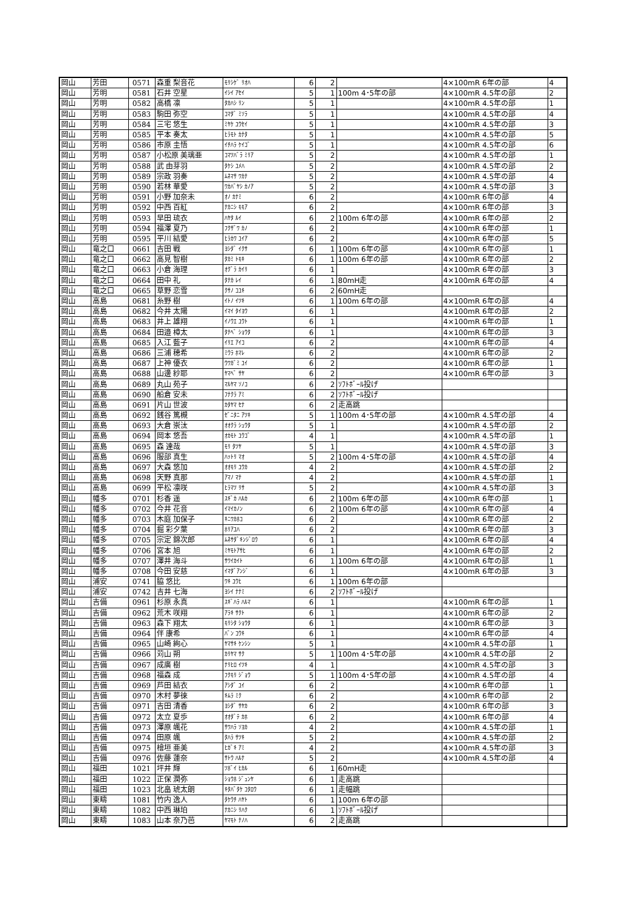| 岡山 | 芳田 | 0571 | 森重 梨音花 | ﾓﾘｼｹﾞ ﾘｵﾊ | 6 | 2 | | 4×100mR 6年の部 | 4 |
| 岡山 | 芳明 | 0581 | 石井 空星 | ｲｼｲ ｱｾｲ | 5 | 1 | 100m 4･5年の部 | 4×100mR 4.5年の部 | 2 |
| 岡山 | 芳明 | 0582 | 高橋 凛 | ﾀｶﾊｼ ﾘﾝ | 5 | 1 | | 4×100mR 4.5年の部 | 1 |
| 岡山 | 芳明 | 0583 | 駒田 弥空 | ｺﾏﾀﾞ ﾐｿﾗ | 5 | 1 | | 4×100mR 4.5年の部 | 4 |
| 岡山 | 芳明 | 0584 | 三宅 悠生 | ﾐﾔｹ ﾕｳｾｲ | 5 | 1 | | 4×100mR 4.5年の部 | 3 |
| 岡山 | 芳明 | 0585 | 平本 奏太 | ﾋﾗﾓﾄ ｶﾅﾀ | 5 | 1 | | 4×100mR 4.5年の部 | 5 |
| 岡山 | 芳明 | 0586 | 市原 圭悟 | ｲﾁﾊﾗ ｹｲｺﾞ | 5 | 1 | | 4×100mR 4.5年の部 | 6 |
| 岡山 | 芳明 | 0587 | 小松原 美璃亜 | ｺﾏﾂﾊﾞﾗ ﾐﾘｱ | 5 | 2 | | 4×100mR 4.5年の部 | 1 |
| 岡山 | 芳明 | 0588 | 武 由芽羽 | ﾀｹｼ ﾕﾒﾊ | 5 | 2 | | 4×100mR 4.5年の部 | 2 |
| 岡山 | 芳明 | 0589 | 宗政 羽奏 | ﾑﾈﾏｻ ﾜｶﾅ | 5 | 2 | | 4×100mR 4.5年の部 | 4 |
| 岡山 | 芳明 | 0590 | 若林 華愛 | ﾜｶﾊﾞﾔｼ ｶﾉｱ | 5 | 2 | | 4×100mR 4.5年の部 | 3 |
| 岡山 | 芳明 | 0591 | 小野 加奈未 | ｵﾉ ｶﾅﾐ | 6 | 2 | | 4×100mR 6年の部 | 4 |
| 岡山 | 芳明 | 0592 | 中西 百紅 | ﾅｶﾆｼ ﾓﾓｱ | 6 | 2 | | 4×100mR 6年の部 | 3 |
| 岡山 | 芳明 | 0593 | 早田 琉衣 | ﾊﾔﾀ ﾙｲ | 6 | 2 | 100m 6年の部 | 4×100mR 6年の部 | 2 |
| 岡山 | 芳明 | 0594 | 福澤 夏乃 | ﾌｸｻﾞﾜ ｶﾉ | 6 | 2 | | 4×100mR 6年の部 | 1 |
| 岡山 | 芳明 | 0595 | 平川 結愛 | ﾋﾗｶﾜ ﾕｲｱ | 6 | 2 | | 4×100mR 6年の部 | 5 |
| 岡山 | 竜之口 | 0661 | 吉田 戦 | ﾖｼﾀﾞ ｲｸｻ | 6 | 1 | 100m 6年の部 | 4×100mR 6年の部 | 1 |
| 岡山 | 竜之口 | 0662 | 高見 智樹 | ﾀｶﾐ ﾄﾓｷ | 6 | 1 | 100m 6年の部 | 4×100mR 6年の部 | 2 |
| 岡山 | 竜之口 | 0663 | 小倉 海理 | ｵｸﾞﾗ ｶｲﾘ | 6 | 1 | | 4×100mR 6年の部 | 3 |
| 岡山 | 竜之口 | 0664 | 田中 礼 | ﾀﾅｶ ﾚｲ | 6 | 1 | 80mH走 | 4×100mR 6年の部 | 4 |
| 岡山 | 竜之口 | 0665 | 草野 恋雪 | ｸｻﾉ ｺﾕｷ | 6 | 2 | 60mH走 | | |
| 岡山 | 高島 | 0681 | 糸野 樹 | ｲﾄﾉ ｲﾂｷ | 6 | 1 | 100m 6年の部 | 4×100mR 6年の部 | 4 |
| 岡山 | 高島 | 0682 | 今井 太陽 | ｲﾏｲ ﾀｲﾖｳ | 6 | 1 | | 4×100mR 6年の部 | 2 |
| 岡山 | 高島 | 0683 | 井上 雄翔 | ｲﾉｳｴ ﾕｳﾄ | 6 | 1 | | 4×100mR 6年の部 | 1 |
| 岡山 | 高島 | 0684 | 田邉 樟太 | ﾀﾅﾍﾞ ｼｮｳﾀ | 6 | 1 | | 4×100mR 6年の部 | 3 |
| 岡山 | 高島 | 0685 | 入江 藍子 | ｲﾘｴ ｱｲｺ | 6 | 2 | | 4×100mR 6年の部 | 4 |
| 岡山 | 高島 | 0686 | 三浦 穂希 | ﾐｳﾗ ﾎﾏﾚ | 6 | 2 | | 4×100mR 6年の部 | 2 |
| 岡山 | 高島 | 0687 | 上神 優衣 | ｳﾜｶﾞﾐ ﾕｲ | 6 | 2 | | 4×100mR 6年の部 | 1 |
| 岡山 | 高島 | 0688 | 山邊 紗耶 | ﾔﾏﾍﾞ ｻﾔ | 6 | 2 | | 4×100mR 6年の部 | 3 |
| 岡山 | 高島 | 0689 | 丸山 苑子 | ﾏﾙﾔﾏ ｿﾉｺ | 6 | 2 | ｿﾌﾄﾎﾞｰﾙ投げ | | |
| 岡山 | 高島 | 0690 | 船倉 安未 | ﾌﾅｸﾗ ｱﾐ | 6 | 2 | ｿﾌﾄﾎﾞｰﾙ投げ | | |
| 岡山 | 高島 | 0691 | 片山 世波 | ｶﾀﾔﾏ ｾﾅ | 6 | 2 | 走高跳 | | |
| 岡山 | 高島 | 0692 | 銭谷 篤槻 | ｾﾞﾆﾀﾆ ｱﾂｷ | 5 | 1 | 100m 4･5年の部 | 4×100mR 4.5年の部 | 4 |
| 岡山 | 高島 | 0693 | 大倉 崇汰 | ｵｵｸﾗ ｼｭｳﾀ | 5 | 1 | | 4×100mR 4.5年の部 | 2 |
| 岡山 | 高島 | 0694 | 岡本 悠吾 | ｵｶﾓﾄ ﾕｳｺﾞ | 4 | 1 | | 4×100mR 4.5年の部 | 1 |
| 岡山 | 高島 | 0695 | 森 達哉 | ﾓﾘ ﾀﾂﾔ | 5 | 1 | | 4×100mR 4.5年の部 | 3 |
| 岡山 | 高島 | 0696 | 服部 真生 | ﾊｯﾄﾘ ﾏｵ | 5 | 2 | 100m 4･5年の部 | 4×100mR 4.5年の部 | 4 |
| 岡山 | 高島 | 0697 | 大森 悠加 | ｵｵﾓﾘ ﾕｳｶ | 4 | 2 | | 4×100mR 4.5年の部 | 2 |
| 岡山 | 高島 | 0698 | 天野 真那 | ｱﾏﾉ ﾏﾅ | 4 | 2 | | 4×100mR 4.5年の部 | 1 |
| 岡山 | 高島 | 0699 | 平松 凛咲 | ﾋﾗﾏﾂ ﾘｻ | 5 | 2 | | 4×100mR 4.5年の部 | 3 |
| 岡山 | 幡多 | 0701 | 杉香 遥 | ｽｷﾞｶ ﾊﾙｶ | 6 | 2 | 100m 6年の部 | 4×100mR 6年の部 | 1 |
| 岡山 | 幡多 | 0702 | 今井 花音 | ｲﾏｲｶﾉﾝ | 6 | 2 | 100m 6年の部 | 4×100mR 6年の部 | 4 |
| 岡山 | 幡多 | 0703 | 木庭 加保子 | ｷﾆﾜｶﾎｺ | 6 | 2 | | 4×100mR 6年の部 | 2 |
| 岡山 | 幡多 | 0704 | 掘 彩夕葉 | ﾎﾘｱﾕﾊ | 6 | 2 | | 4×100mR 6年の部 | 3 |
| 岡山 | 幡多 | 0705 | 宗定 錦次郎 | ﾑﾈｻﾀﾞｷﾝｼﾞﾛｳ | 6 | 1 | | 4×100mR 6年の部 | 4 |
| 岡山 | 幡多 | 0706 | 宮本 旭 | ﾐﾔﾓﾄｱｻﾋ | 6 | 1 | | 4×100mR 6年の部 | 2 |
| 岡山 | 幡多 | 0707 | 澤井 海斗 | ｻﾜｲｶｲﾄ | 6 | 1 | 100m 6年の部 | 4×100mR 6年の部 | 1 |
| 岡山 | 幡多 | 0708 | 今田 安慈 | ｲﾏﾀﾞｱﾝｼﾞ | 6 | 1 | | 4×100mR 6年の部 | 3 |
| 岡山 | 浦安 | 0741 | 脇 悠比 | ﾜｷ ﾕｳﾋ | 6 | 1 | 100m 6年の部 | | |
| 岡山 | 浦安 | 0742 | 吉井 七海 | ﾖｼｲ ﾅﾅﾐ | 6 | 2 | ｿﾌﾄﾎﾞｰﾙ投げ | | |
| 岡山 | 吉備 | 0961 | 杉原 永真 | ｽｷﾞﾊﾗ ﾊﾙﾏ | 6 | 1 | | 4×100mR 6年の部 | 1 |
| 岡山 | 吉備 | 0962 | 荒木 咲翔 | ｱﾗｷ ｻｸﾄ | 6 | 1 | | 4×100mR 6年の部 | 2 |
| 岡山 | 吉備 | 0963 | 森下 翔太 | ﾓﾘｼﾀ ｼｮｳﾀ | 6 | 1 | | 4×100mR 6年の部 | 3 |
| 岡山 | 吉備 | 0964 | 伴 康希 | ﾊﾞﾝ ｺｳｷ | 6 | 1 | | 4×100mR 6年の部 | 4 |
| 岡山 | 吉備 | 0965 | 山崎 絢心 | ﾔﾏｻｷ ｹﾝｼﾝ | 5 | 1 | | 4×100mR 4.5年の部 | 1 |
| 岡山 | 吉備 | 0966 | 苅山 朔 | ｶﾘﾔﾏ ｻｸ | 5 | 1 | 100m 4･5年の部 | 4×100mR 4.5年の部 | 2 |
| 岡山 | 吉備 | 0967 | 成廣 樹 | ﾅﾘﾋﾛ ｲﾂｷ | 4 | 1 | | 4×100mR 4.5年の部 | 3 |
| 岡山 | 吉備 | 0968 | 福森 成 | ﾌｸﾓﾘ ｼﾞｮｳ | 5 | 1 | 100m 4･5年の部 | 4×100mR 4.5年の部 | 4 |
| 岡山 | 吉備 | 0969 | 芦田 結衣 | ｱｼﾀﾞ ﾕｲ | 6 | 2 | | 4×100mR 6年の部 | 1 |
| 岡山 | 吉備 | 0970 | 木村 夢徠 | ｷﾑﾗ ﾐｸ | 6 | 2 | | 4×100mR 6年の部 | 2 |
| 岡山 | 吉備 | 0971 | 吉田 清香 | ﾖｼﾀﾞ ｻﾔｶ | 6 | 2 | | 4×100mR 6年の部 | 3 |
| 岡山 | 吉備 | 0972 | 太立 夏歩 | ｵｵﾀﾞﾃ ｶﾎ | 6 | 2 | | 4×100mR 6年の部 | 4 |
| 岡山 | 吉備 | 0973 | 澤原 颯花 | ｻﾜﾊﾗ ｿﾖｶ | 4 | 2 | | 4×100mR 4.5年の部 | 1 |
| 岡山 | 吉備 | 0974 | 田原 颯 | ﾀﾊﾗ ｻﾂｷ | 5 | 2 | | 4×100mR 4.5年の部 | 2 |
| 岡山 | 吉備 | 0975 | 檜垣 亜美 | ﾋｶﾞｷ ｱﾐ | 4 | 2 | | 4×100mR 4.5年の部 | 3 |
| 岡山 | 吉備 | 0976 | 佐藤 蓮奈 | ｻﾄｳ ﾊﾙﾅ | 5 | 2 | | 4×100mR 4.5年の部 | 4 |
| 岡山 | 福田 | 1021 | 坪井 輝 | ﾂﾎﾞｲ ﾋｶﾙ | 6 | 1 | 60mH走 | | |
| 岡山 | 福田 | 1022 | 正保 潤弥 | ｼｮｳﾎ ｼﾞｭﾝﾔ | 6 | 1 | 走高跳 | | |
| 岡山 | 福田 | 1023 | 北畠 琥太朗 | ｷﾀﾊﾞﾀｹ ｺﾀﾛｳ | 6 | 1 | 走幅跳 | | |
| 岡山 | 東疇 | 1081 | 竹内 逸人 | ﾀｹｳﾁ ﾊﾔﾄ | 6 | 1 | 100m 6年の部 | | |
| 岡山 | 東疇 | 1082 | 中西 琳珀 | ﾅｶﾆｼ ﾘﾊｸ | 6 | 1 | ｿﾌﾄﾎﾞｰﾙ投げ | | |
| 岡山 | 東疇 | 1083 | 山本 奈乃芭 | ﾔﾏﾓﾄ ﾅﾉﾊ | 6 | 2 | 走高跳 | | |